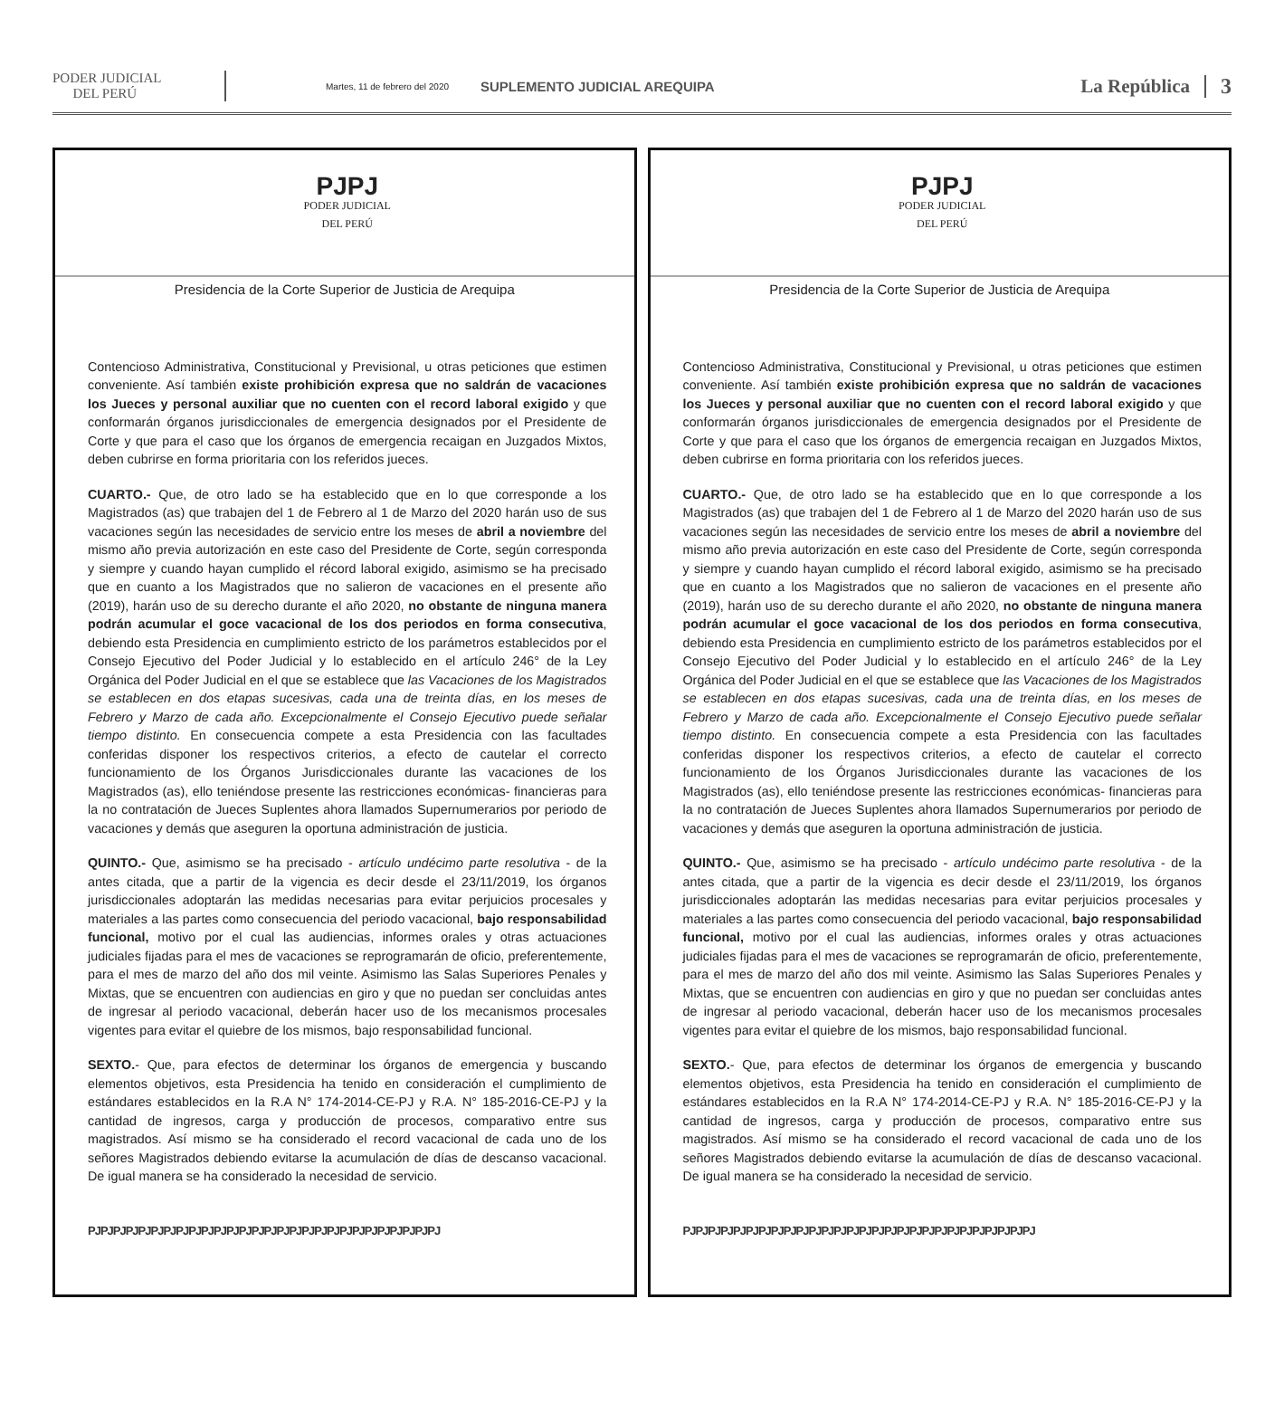PODER JUDICIAL
DEL PERÚ
Martes, 11 de febrero del 2020
SUPLEMENTO JUDICIAL AREQUIPA
La República 3
PJPJ
PODER JUDICIAL
DEL PERÚ
Presidencia de la Corte Superior de Justicia de Arequipa
Contencioso Administrativa, Constitucional y Previsional, u otras peticiones que estimen conveniente. Así también existe prohibición expresa que no saldrán de vacaciones los Jueces y personal auxiliar que no cuenten con el record laboral exigido y que conformarán órganos jurisdiccionales de emergencia designados por el Presidente de Corte y que para el caso que los órganos de emergencia recaigan en Juzgados Mixtos, deben cubrirse en forma prioritaria con los referidos jueces.
CUARTO.- Que, de otro lado se ha establecido que en lo que corresponde a los Magistrados (as) que trabajen del 1 de Febrero al 1 de Marzo del 2020 harán uso de sus vacaciones según las necesidades de servicio entre los meses de abril a noviembre del mismo año previa autorización en este caso del Presidente de Corte, según corresponda y siempre y cuando hayan cumplido el récord laboral exigido, asimismo se ha precisado que en cuanto a los Magistrados que no salieron de vacaciones en el presente año (2019), harán uso de su derecho durante el año 2020, no obstante de ninguna manera podrán acumular el goce vacacional de los dos periodos en forma consecutiva, debiendo esta Presidencia en cumplimiento estricto de los parámetros establecidos por el Consejo Ejecutivo del Poder Judicial y lo establecido en el artículo 246° de la Ley Orgánica del Poder Judicial en el que se establece que las Vacaciones de los Magistrados se establecen en dos etapas sucesivas, cada una de treinta días, en los meses de Febrero y Marzo de cada año. Excepcionalmente el Consejo Ejecutivo puede señalar tiempo distinto. En consecuencia compete a esta Presidencia con las facultades conferidas disponer los respectivos criterios, a efecto de cautelar el correcto funcionamiento de los Órganos Jurisdiccionales durante las vacaciones de los Magistrados (as), ello teniéndose presente las restricciones económicas- financieras para la no contratación de Jueces Suplentes ahora llamados Supernumerarios por periodo de vacaciones y demás que aseguren la oportuna administración de justicia.
QUINTO.- Que, asimismo se ha precisado - artículo undécimo parte resolutiva - de la antes citada, que a partir de la vigencia es decir desde el 23/11/2019, los órganos jurisdiccionales adoptarán las medidas necesarias para evitar perjuicios procesales y materiales a las partes como consecuencia del periodo vacacional, bajo responsabilidad funcional, motivo por el cual las audiencias, informes orales y otras actuaciones judiciales fijadas para el mes de vacaciones se reprogramarán de oficio, preferentemente, para el mes de marzo del año dos mil veinte. Asimismo las Salas Superiores Penales y Mixtas, que se encuentren con audiencias en giro y que no puedan ser concluidas antes de ingresar al periodo vacacional, deberán hacer uso de los mecanismos procesales vigentes para evitar el quiebre de los mismos, bajo responsabilidad funcional.
SEXTO.- Que, para efectos de determinar los órganos de emergencia y buscando elementos objetivos, esta Presidencia ha tenido en consideración el cumplimiento de estándares establecidos en la R.A N° 174-2014-CE-PJ y R.A. N° 185-2016-CE-PJ y la cantidad de ingresos, carga y producción de procesos, comparativo entre sus magistrados. Así mismo se ha considerado el record vacacional de cada uno de los señores Magistrados debiendo evitarse la acumulación de días de descanso vacacional. De igual manera se ha considerado la necesidad de servicio.
PJPJPJPJPJPJPJPJPJPJPJPJPJPJPJPJPJPJPJPJPJPJPJPJPJPJPJPJ
PJPJ
PODER JUDICIAL
DEL PERÚ
Presidencia de la Corte Superior de Justicia de Arequipa
Contencioso Administrativa, Constitucional y Previsional, u otras peticiones que estimen conveniente. Así también existe prohibición expresa que no saldrán de vacaciones los Jueces y personal auxiliar que no cuenten con el record laboral exigido y que conformarán órganos jurisdiccionales de emergencia designados por el Presidente de Corte y que para el caso que los órganos de emergencia recaigan en Juzgados Mixtos, deben cubrirse en forma prioritaria con los referidos jueces.
CUARTO.- Que, de otro lado se ha establecido que en lo que corresponde a los Magistrados (as) que trabajen del 1 de Febrero al 1 de Marzo del 2020 harán uso de sus vacaciones según las necesidades de servicio entre los meses de abril a noviembre del mismo año previa autorización en este caso del Presidente de Corte, según corresponda y siempre y cuando hayan cumplido el récord laboral exigido, asimismo se ha precisado que en cuanto a los Magistrados que no salieron de vacaciones en el presente año (2019), harán uso de su derecho durante el año 2020, no obstante de ninguna manera podrán acumular el goce vacacional de los dos periodos en forma consecutiva, debiendo esta Presidencia en cumplimiento estricto de los parámetros establecidos por el Consejo Ejecutivo del Poder Judicial y lo establecido en el artículo 246° de la Ley Orgánica del Poder Judicial en el que se establece que las Vacaciones de los Magistrados se establecen en dos etapas sucesivas, cada una de treinta días, en los meses de Febrero y Marzo de cada año. Excepcionalmente el Consejo Ejecutivo puede señalar tiempo distinto. En consecuencia compete a esta Presidencia con las facultades conferidas disponer los respectivos criterios, a efecto de cautelar el correcto funcionamiento de los Órganos Jurisdiccionales durante las vacaciones de los Magistrados (as), ello teniéndose presente las restricciones económicas- financieras para la no contratación de Jueces Suplentes ahora llamados Supernumerarios por periodo de vacaciones y demás que aseguren la oportuna administración de justicia.
QUINTO.- Que, asimismo se ha precisado - artículo undécimo parte resolutiva - de la antes citada, que a partir de la vigencia es decir desde el 23/11/2019, los órganos jurisdiccionales adoptarán las medidas necesarias para evitar perjuicios procesales y materiales a las partes como consecuencia del periodo vacacional, bajo responsabilidad funcional, motivo por el cual las audiencias, informes orales y otras actuaciones judiciales fijadas para el mes de vacaciones se reprogramarán de oficio, preferentemente, para el mes de marzo del año dos mil veinte. Asimismo las Salas Superiores Penales y Mixtas, que se encuentren con audiencias en giro y que no puedan ser concluidas antes de ingresar al periodo vacacional, deberán hacer uso de los mecanismos procesales vigentes para evitar el quiebre de los mismos, bajo responsabilidad funcional.
SEXTO.- Que, para efectos de determinar los órganos de emergencia y buscando elementos objetivos, esta Presidencia ha tenido en consideración el cumplimiento de estándares establecidos en la R.A N° 174-2014-CE-PJ y R.A. N° 185-2016-CE-PJ y la cantidad de ingresos, carga y producción de procesos, comparativo entre sus magistrados. Así mismo se ha considerado el record vacacional de cada uno de los señores Magistrados debiendo evitarse la acumulación de días de descanso vacacional. De igual manera se ha considerado la necesidad de servicio.
PJPJPJPJPJPJPJPJPJPJPJPJPJPJPJPJPJPJPJPJPJPJPJPJPJPJPJPJ